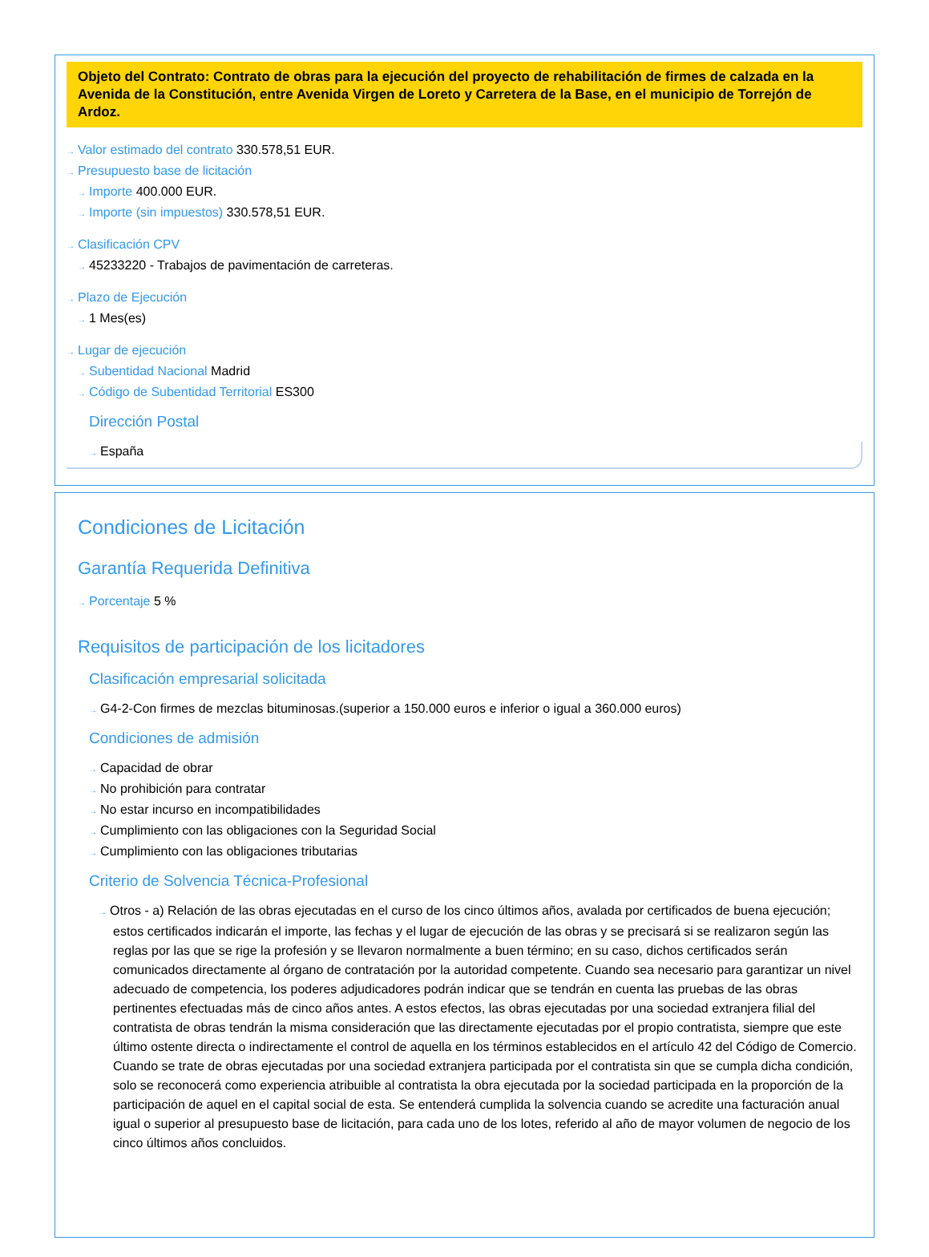Objeto del Contrato: Contrato de obras para la ejecución del proyecto de rehabilitación de firmes de calzada en la Avenida de la Constitución, entre Avenida Virgen de Loreto y Carretera de la Base, en el municipio de Torrejón de Ardoz.
→ Valor estimado del contrato 330.578,51 EUR.
→ Presupuesto base de licitación
→ Importe 400.000 EUR.
→ Importe (sin impuestos) 330.578,51 EUR.
→ Clasificación CPV
→ 45233220 - Trabajos de pavimentación de carreteras.
→ Plazo de Ejecución
→ 1 Mes(es)
→ Lugar de ejecución
→ Subentidad Nacional Madrid
→ Código de Subentidad Territorial ES300
Dirección Postal
→ España
Condiciones de Licitación
Garantía Requerida Definitiva
→ Porcentaje 5 %
Requisitos de participación de los licitadores
Clasificación empresarial solicitada
→ G4-2-Con firmes de mezclas bituminosas.(superior a 150.000 euros e inferior o igual a 360.000 euros)
Condiciones de admisión
→ Capacidad de obrar
→ No prohibición para contratar
→ No estar incurso en incompatibilidades
→ Cumplimiento con las obligaciones con la Seguridad Social
→ Cumplimiento con las obligaciones tributarias
Criterio de Solvencia Técnica-Profesional
→ Otros - a) Relación de las obras ejecutadas en el curso de los cinco últimos años, avalada por certificados de buena ejecución; estos certificados indicarán el importe, las fechas y el lugar de ejecución de las obras y se precisará si se realizaron según las reglas por las que se rige la profesión y se llevaron normalmente a buen término; en su caso, dichos certificados serán comunicados directamente al órgano de contratación por la autoridad competente. Cuando sea necesario para garantizar un nivel adecuado de competencia, los poderes adjudicadores podrán indicar que se tendrán en cuenta las pruebas de las obras pertinentes efectuadas más de cinco años antes. A estos efectos, las obras ejecutadas por una sociedad extranjera filial del contratista de obras tendrán la misma consideración que las directamente ejecutadas por el propio contratista, siempre que este último ostente directa o indirectamente el control de aquella en los términos establecidos en el artículo 42 del Código de Comercio. Cuando se trate de obras ejecutadas por una sociedad extranjera participada por el contratista sin que se cumpla dicha condición, solo se reconocerá como experiencia atribuible al contratista la obra ejecutada por la sociedad participada en la proporción de la participación de aquel en el capital social de esta. Se entenderá cumplida la solvencia cuando se acredite una facturación anual igual o superior al presupuesto base de licitación, para cada uno de los lotes, referido al año de mayor volumen de negocio de los cinco últimos años concluidos.